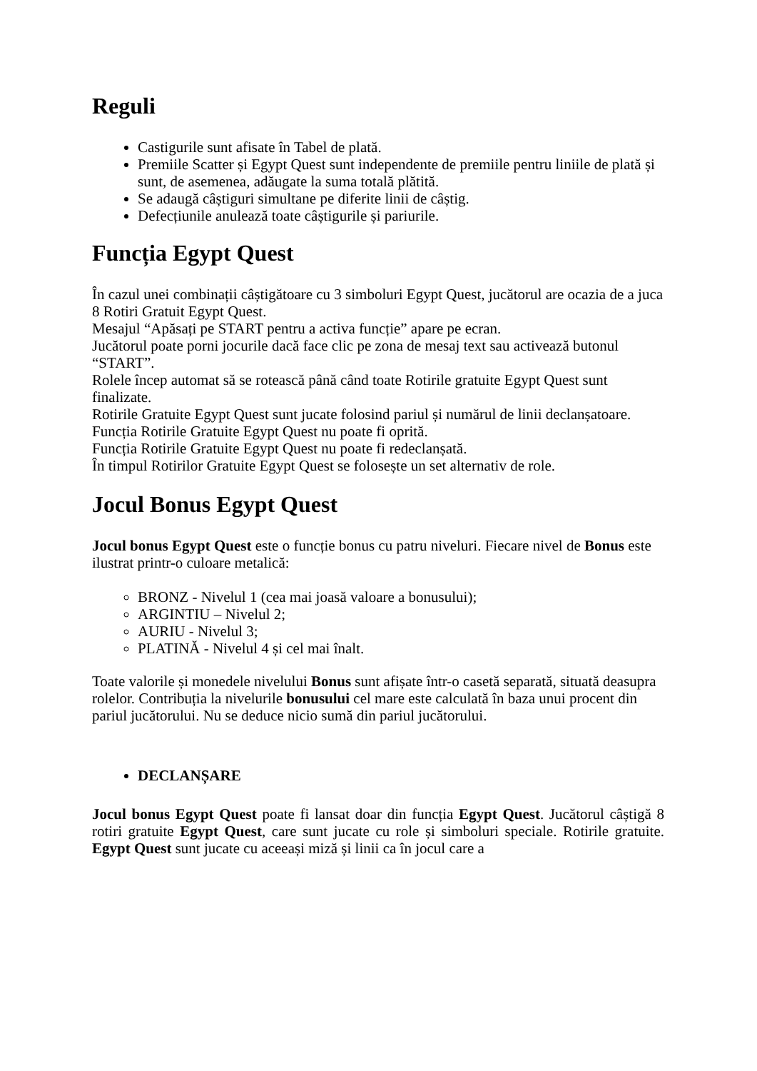Reguli
Castigurile sunt afisate în Tabel de plată.
Premiile Scatter și Egypt Quest sunt independente de premiile pentru liniile de plată și sunt, de asemenea, adăugate la suma totală plătită.
Se adaugă câștiguri simultane pe diferite linii de câștig.
Defecțiunile anulează toate câștigurile și pariurile.
Funcția Egypt Quest
În cazul unei combinații câștigătoare cu 3 simboluri Egypt Quest, jucătorul are ocazia de a juca 8 Rotiri Gratuit Egypt Quest.
Mesajul “Apăsați pe START pentru a activa funcție” apare pe ecran.
Jucătorul poate porni jocurile dacă face clic pe zona de mesaj text sau activează butonul “START”.
Rolele încep automat să se rotească până când toate Rotirile gratuite Egypt Quest sunt finalizate.
Rotirile Gratuite Egypt Quest sunt jucate folosind pariul și numărul de linii declanșatoare.
Funcția Rotirile Gratuite Egypt Quest nu poate fi oprită.
Funcția Rotirile Gratuite Egypt Quest nu poate fi redeclanșată.
În timpul Rotirilor Gratuite Egypt Quest se folosește un set alternativ de role.
Jocul Bonus Egypt Quest
Jocul bonus Egypt Quest este o funcție bonus cu patru niveluri. Fiecare nivel de Bonus este ilustrat printr-o culoare metalică:
BRONZ - Nivelul 1 (cea mai joasă valoare a bonusului);
ARGINTIU – Nivelul 2;
AURIU - Nivelul 3;
PLATINĂ - Nivelul 4 și cel mai înalt.
Toate valorile și monedele nivelului Bonus sunt afișate într-o casetă separată, situată deasupra rolelor. Contribuția la nivelurile bonusului cel mare este calculată în baza unui procent din pariul jucătorului. Nu se deduce nicio sumă din pariul jucătorului.
DECLANȘARE
Jocul bonus Egypt Quest poate fi lansat doar din funcția Egypt Quest. Jucătorul câștigă 8 rotiri gratuite Egypt Quest, care sunt jucate cu role și simboluri speciale. Rotirile gratuite. Egypt Quest sunt jucate cu aceeași miză și linii ca în jocul care a